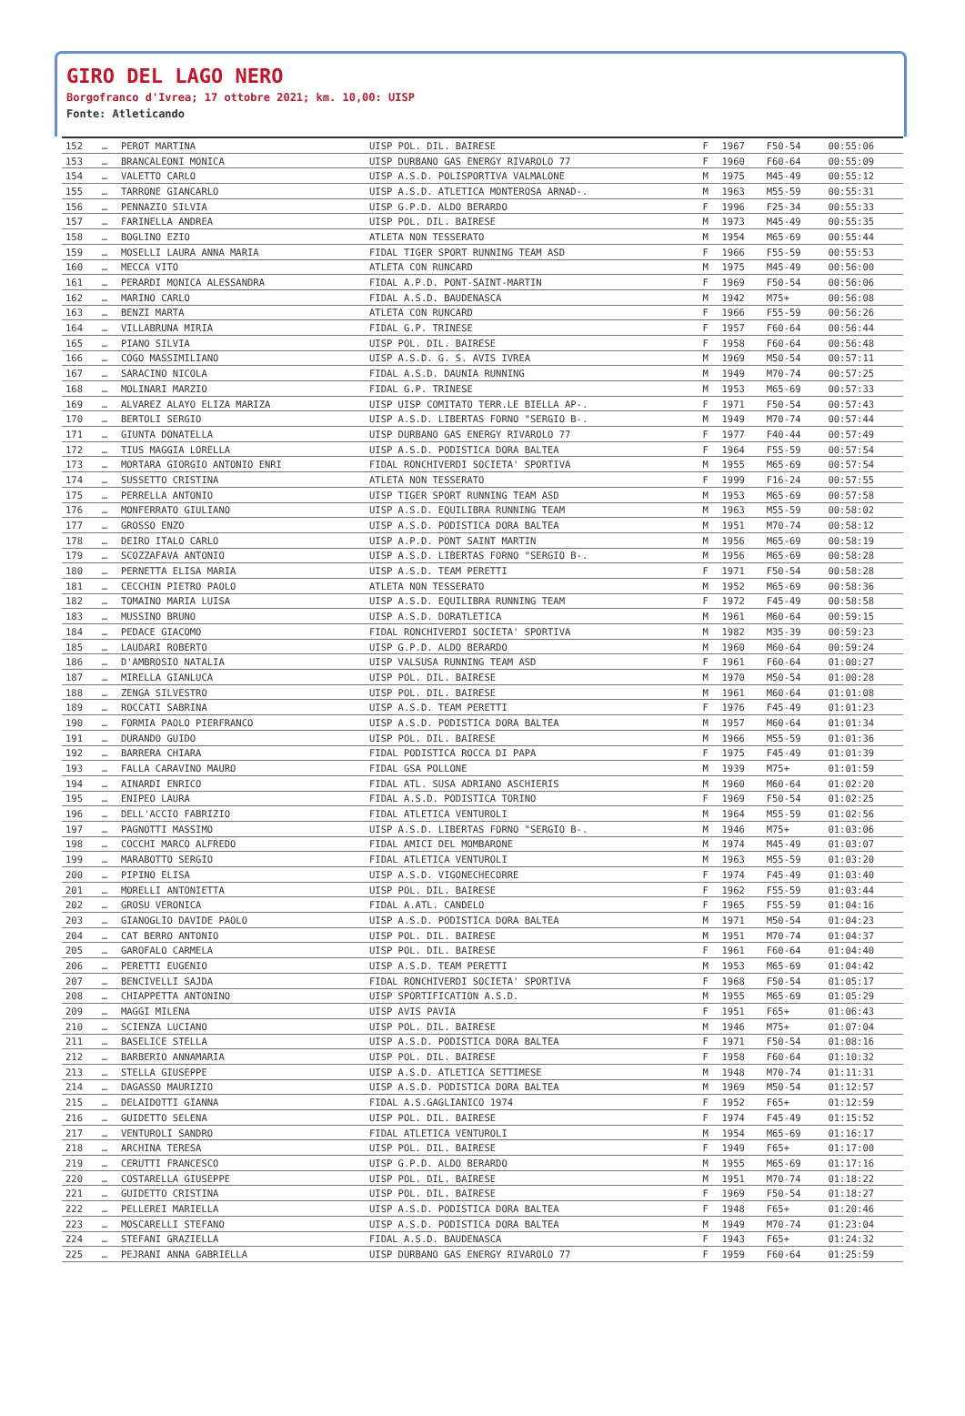GIRO DEL LAGO NERO
Borgofranco d'Ivrea; 17 ottobre 2021; km. 10,00: UISP
Fonte: Atleticando
| 152 | … | PEROT MARTINA | UISP POL. DIL. BAIRESE | F | 1967 | F50-54 | 00:55:06 |
| 153 | … | BRANCALEONI MONICA | UISP DURBANO GAS ENERGY RIVAROLO 77 | F | 1960 | F60-64 | 00:55:09 |
| 154 | … | VALETTO CARLO | UISP A.S.D. POLISPORTIVA VALMALONE | M | 1975 | M45-49 | 00:55:12 |
| 155 | … | TARRONE GIANCARLO | UISP A.S.D. ATLETICA MONTEROSA ARNAD-. | M | 1963 | M55-59 | 00:55:31 |
| 156 | … | PENNAZIO SILVIA | UISP G.P.D. ALDO BERARDO | F | 1996 | F25-34 | 00:55:33 |
| 157 | … | FARINELLA ANDREA | UISP POL. DIL. BAIRESE | M | 1973 | M45-49 | 00:55:35 |
| 158 | … | BOGLINO EZIO | ATLETA NON TESSERATO | M | 1954 | M65-69 | 00:55:44 |
| 159 | … | MOSELLI LAURA ANNA MARIA | FIDAL TIGER SPORT RUNNING TEAM ASD | F | 1966 | F55-59 | 00:55:53 |
| 160 | … | MECCA VITO | ATLETA CON RUNCARD | M | 1975 | M45-49 | 00:56:00 |
| 161 | … | PERARDI MONICA ALESSANDRA | FIDAL A.P.D. PONT-SAINT-MARTIN | F | 1969 | F50-54 | 00:56:06 |
| 162 | … | MARINO CARLO | FIDAL A.S.D. BAUDENASCA | M | 1942 | M75+ | 00:56:08 |
| 163 | … | BENZI MARTA | ATLETA CON RUNCARD | F | 1966 | F55-59 | 00:56:26 |
| 164 | … | VILLABRUNA MIRIA | FIDAL G.P. TRINESE | F | 1957 | F60-64 | 00:56:44 |
| 165 | … | PIANO SILVIA | UISP POL. DIL. BAIRESE | F | 1958 | F60-64 | 00:56:48 |
| 166 | … | COGO MASSIMILIANO | UISP A.S.D. G. S. AVIS IVREA | M | 1969 | M50-54 | 00:57:11 |
| 167 | … | SARACINO NICOLA | FIDAL A.S.D. DAUNIA RUNNING | M | 1949 | M70-74 | 00:57:25 |
| 168 | … | MOLINARI MARZIO | FIDAL G.P. TRINESE | M | 1953 | M65-69 | 00:57:33 |
| 169 | … | ALVAREZ ALAYO ELIZA MARIZA | UISP UISP COMITATO TERR.LE BIELLA AP-. | F | 1971 | F50-54 | 00:57:43 |
| 170 | … | BERTOLI SERGIO | UISP A.S.D. LIBERTAS FORNO "SERGIO B-. | M | 1949 | M70-74 | 00:57:44 |
| 171 | … | GIUNTA DONATELLA | UISP DURBANO GAS ENERGY RIVAROLO 77 | F | 1977 | F40-44 | 00:57:49 |
| 172 | … | TIUS MAGGIA LORELLA | UISP A.S.D. PODISTICA DORA BALTEA | F | 1964 | F55-59 | 00:57:54 |
| 173 | … | MORTARA GIORGIO ANTONIO ENRI | FIDAL RONCHIVERDI SOCIETA' SPORTIVA | M | 1955 | M65-69 | 00:57:54 |
| 174 | … | SUSSETTO CRISTINA | ATLETA NON TESSERATO | F | 1999 | F16-24 | 00:57:55 |
| 175 | … | PERRELLA ANTONIO | UISP TIGER SPORT RUNNING TEAM ASD | M | 1953 | M65-69 | 00:57:58 |
| 176 | … | MONFERRATO GIULIANO | UISP A.S.D. EQUILIBRA RUNNING TEAM | M | 1963 | M55-59 | 00:58:02 |
| 177 | … | GROSSO ENZO | UISP A.S.D. PODISTICA DORA BALTEA | M | 1951 | M70-74 | 00:58:12 |
| 178 | … | DEIRO ITALO CARLO | UISP A.P.D. PONT SAINT MARTIN | M | 1956 | M65-69 | 00:58:19 |
| 179 | … | SCOZZAFAVA ANTONIO | UISP A.S.D. LIBERTAS FORNO "SERGIO B-. | M | 1956 | M65-69 | 00:58:28 |
| 180 | … | PERNETTA ELISA MARIA | UISP A.S.D. TEAM PERETTI | F | 1971 | F50-54 | 00:58:28 |
| 181 | … | CECCHIN PIETRO PAOLO | ATLETA NON TESSERATO | M | 1952 | M65-69 | 00:58:36 |
| 182 | … | TOMAINO MARIA LUISA | UISP A.S.D. EQUILIBRA RUNNING TEAM | F | 1972 | F45-49 | 00:58:58 |
| 183 | … | MUSSINO BRUNO | UISP A.S.D. DORATLETICA | M | 1961 | M60-64 | 00:59:15 |
| 184 | … | PEDACE GIACOMO | FIDAL RONCHIVERDI SOCIETA' SPORTIVA | M | 1982 | M35-39 | 00:59:23 |
| 185 | … | LAUDARI ROBERTO | UISP G.P.D. ALDO BERARDO | M | 1960 | M60-64 | 00:59:24 |
| 186 | … | D'AMBROSIO NATALIA | UISP VALSUSA RUNNING TEAM ASD | F | 1961 | F60-64 | 01:00:27 |
| 187 | … | MIRELLA GIANLUCA | UISP POL. DIL. BAIRESE | M | 1970 | M50-54 | 01:00:28 |
| 188 | … | ZENGA SILVESTRO | UISP POL. DIL. BAIRESE | M | 1961 | M60-64 | 01:01:08 |
| 189 | … | ROCCATI SABRINA | UISP A.S.D. TEAM PERETTI | F | 1976 | F45-49 | 01:01:23 |
| 190 | … | FORMIA PAOLO PIERFRANCO | UISP A.S.D. PODISTICA DORA BALTEA | M | 1957 | M60-64 | 01:01:34 |
| 191 | … | DURANDO GUIDO | UISP POL. DIL. BAIRESE | M | 1966 | M55-59 | 01:01:36 |
| 192 | … | BARRERA CHIARA | FIDAL PODISTICA ROCCA DI PAPA | F | 1975 | F45-49 | 01:01:39 |
| 193 | … | FALLA CARAVINO MAURO | FIDAL GSA POLLONE | M | 1939 | M75+ | 01:01:59 |
| 194 | … | AINARDI ENRICO | FIDAL ATL. SUSA ADRIANO ASCHIERIS | M | 1960 | M60-64 | 01:02:20 |
| 195 | … | ENIPEO LAURA | FIDAL A.S.D. PODISTICA TORINO | F | 1969 | F50-54 | 01:02:25 |
| 196 | … | DELL'ACCIO FABRIZIO | FIDAL ATLETICA VENTUROLI | M | 1964 | M55-59 | 01:02:56 |
| 197 | … | PAGNOTTI MASSIMO | UISP A.S.D. LIBERTAS FORNO "SERGIO B-. | M | 1946 | M75+ | 01:03:06 |
| 198 | … | COCCHI MARCO ALFREDO | FIDAL AMICI DEL MOMBARONE | M | 1974 | M45-49 | 01:03:07 |
| 199 | … | MARABOTTO SERGIO | FIDAL ATLETICA VENTUROLI | M | 1963 | M55-59 | 01:03:20 |
| 200 | … | PIPINO ELISA | UISP A.S.D. VIGONECHECORRE | F | 1974 | F45-49 | 01:03:40 |
| 201 | … | MORELLI ANTONIETTA | UISP POL. DIL. BAIRESE | F | 1962 | F55-59 | 01:03:44 |
| 202 | … | GROSU VERONICA | FIDAL A.ATL. CANDELO | F | 1965 | F55-59 | 01:04:16 |
| 203 | … | GIANOGLIO DAVIDE PAOLO | UISP A.S.D. PODISTICA DORA BALTEA | M | 1971 | M50-54 | 01:04:23 |
| 204 | … | CAT BERRO ANTONIO | UISP POL. DIL. BAIRESE | M | 1951 | M70-74 | 01:04:37 |
| 205 | … | GAROFALO CARMELA | UISP POL. DIL. BAIRESE | F | 1961 | F60-64 | 01:04:40 |
| 206 | … | PERETTI EUGENIO | UISP A.S.D. TEAM PERETTI | M | 1953 | M65-69 | 01:04:42 |
| 207 | … | BENCIVELLI SAJDA | FIDAL RONCHIVERDI SOCIETA' SPORTIVA | F | 1968 | F50-54 | 01:05:17 |
| 208 | … | CHIAPPETTA ANTONINO | UISP SPORTIFICATION A.S.D. | M | 1955 | M65-69 | 01:05:29 |
| 209 | … | MAGGI MILENA | UISP AVIS PAVIA | F | 1951 | F65+ | 01:06:43 |
| 210 | … | SCIENZA LUCIANO | UISP POL. DIL. BAIRESE | M | 1946 | M75+ | 01:07:04 |
| 211 | … | BASELICE STELLA | UISP A.S.D. PODISTICA DORA BALTEA | F | 1971 | F50-54 | 01:08:16 |
| 212 | … | BARBERIO ANNAMARIA | UISP POL. DIL. BAIRESE | F | 1958 | F60-64 | 01:10:32 |
| 213 | … | STELLA GIUSEPPE | UISP A.S.D. ATLETICA SETTIMESE | M | 1948 | M70-74 | 01:11:31 |
| 214 | … | DAGASSO MAURIZIO | UISP A.S.D. PODISTICA DORA BALTEA | M | 1969 | M50-54 | 01:12:57 |
| 215 | … | DELAIDOTTI GIANNA | FIDAL A.S.GAGLIANICO 1974 | F | 1952 | F65+ | 01:12:59 |
| 216 | … | GUIDETTO SELENA | UISP POL. DIL. BAIRESE | F | 1974 | F45-49 | 01:15:52 |
| 217 | … | VENTUROLI SANDRO | FIDAL ATLETICA VENTUROLI | M | 1954 | M65-69 | 01:16:17 |
| 218 | … | ARCHINA TERESA | UISP POL. DIL. BAIRESE | F | 1949 | F65+ | 01:17:00 |
| 219 | … | CERUTTI FRANCESCO | UISP G.P.D. ALDO BERARDO | M | 1955 | M65-69 | 01:17:16 |
| 220 | … | COSTARELLA GIUSEPPE | UISP POL. DIL. BAIRESE | M | 1951 | M70-74 | 01:18:22 |
| 221 | … | GUIDETTO CRISTINA | UISP POL. DIL. BAIRESE | F | 1969 | F50-54 | 01:18:27 |
| 222 | … | PELLEREI MARIELLA | UISP A.S.D. PODISTICA DORA BALTEA | F | 1948 | F65+ | 01:20:46 |
| 223 | … | MOSCARELLI STEFANO | UISP A.S.D. PODISTICA DORA BALTEA | M | 1949 | M70-74 | 01:23:04 |
| 224 | … | STEFANI GRAZIELLA | FIDAL A.S.D. BAUDENASCA | F | 1943 | F65+ | 01:24:32 |
| 225 | … | PEJRANI ANNA GABRIELLA | UISP DURBANO GAS ENERGY RIVAROLO 77 | F | 1959 | F60-64 | 01:25:59 |